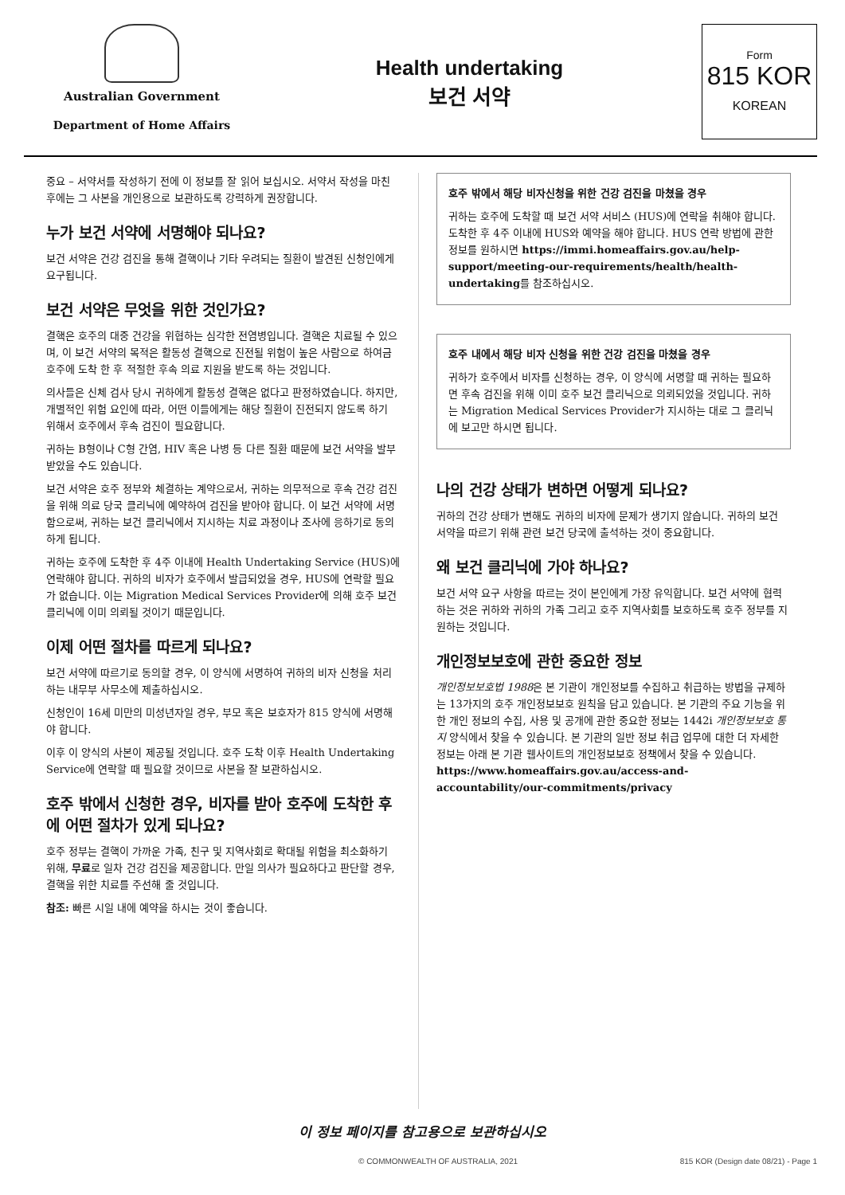Australian Government
Department of Home Affairs
Health undertaking
보건 서약
Form
815 KOR
KOREAN
중요 – 서약서를 작성하기 전에 이 정보를 잘 읽어 보십시오. 서약서 작성을 마친 후에는 그 사본을 개인용으로 보관하도록 강력하게 권장합니다.
누가 보건 서약에 서명해야 되나요?
보건 서약은 건강 검진을 통해 결핵이나 기타 우려되는 질환이 발견된 신청인에게 요구됩니다.
보건 서약은 무엇을 위한 것인가요?
결핵은 호주의 대중 건강을 위협하는 심각한 전염병입니다. 결핵은 치료될 수 있으며, 이 보건 서약의 목적은 활동성 결핵으로 진전될 위험이 높은 사람으로 하여금 호주에 도착 한 후 적절한 후속 의료 지원을 받도록 하는 것입니다.
의사들은 신체 검사 당시 귀하에게 활동성 결핵은 없다고 판정하였습니다. 하지만, 개별적인 위험 요인에 따라, 어떤 이들에게는 해당 질환이 진전되지 않도록 하기 위해서 호주에서 후속 검진이 필요합니다.
귀하는 B형이나 C형 간염, HIV 혹은 나병 등 다른 질환 때문에 보건 서약을 발부 받았을 수도 있습니다.
보건 서약은 호주 정부와 체결하는 계약으로서, 귀하는 의무적으로 후속 건강 검진을 위해 의료 당국 클리닉에 예약하여 검진을 받아야 합니다. 이 보건 서약에 서명함으로써, 귀하는 보건 클리닉에서 지시하는 치료 과정이나 조사에 응하기로 동의하게 됩니다.
귀하는 호주에 도착한 후 4주 이내에 Health Undertaking Service (HUS)에 연락해야 합니다. 귀하의 비자가 호주에서 발급되었을 경우, HUS에 연락할 필요가 없습니다. 이는 Migration Medical Services Provider에 의해 호주 보건 클리닉에 이미 의뢰될 것이기 때문입니다.
이제 어떤 절차를 따르게 되나요?
보건 서약에 따르기로 동의할 경우, 이 양식에 서명하여 귀하의 비자 신청을 처리하는 내무부 사무소에 제출하십시오.
신청인이 16세 미만의 미성년자일 경우, 부모 혹은 보호자가 815 양식에 서명해야 합니다.
이후 이 양식의 사본이 제공될 것입니다. 호주 도착 이후 Health Undertaking Service에 연락할 때 필요할 것이므로 사본을 잘 보관하십시오.
호주 밖에서 신청한 경우, 비자를 받아 호주에 도착한 후에 어떤 절차가 있게 되나요?
호주 정부는 결핵이 가까운 가족, 친구 및 지역사회로 확대될 위험을 최소화하기 위해, 무료로 일차 건강 검진을 제공합니다. 만일 의사가 필요하다고 판단할 경우, 결핵을 위한 치료를 주선해 줄 것입니다.
참조: 빠른 시일 내에 예약을 하시는 것이 좋습니다.
호주 밖에서 해당 비자신청을 위한 건강 검진을 마쳤을 경우
귀하는 호주에 도착할 때 보건 서약 서비스 (HUS)에 연락을 취해야 합니다. 도착한 후 4주 이내에 HUS와 예약을 해야 합니다. HUS 연락 방법에 관한 정보를 원하시면 https://immi.homeaffairs.gov.au/help-support/meeting-our-requirements/health/health-undertaking를 참조하십시오.
호주 내에서 해당 비자 신청을 위한 건강 검진을 마쳤을 경우
귀하가 호주에서 비자를 신청하는 경우, 이 양식에 서명할 때 귀하는 필요하면 후속 검진을 위해 이미 호주 보건 클리닉으로 의뢰되었을 것입니다. 귀하는 Migration Medical Services Provider가 지시하는 대로 그 클리닉에 보고만 하시면 됩니다.
나의 건강 상태가 변하면 어떻게 되나요?
귀하의 건강 상태가 변해도 귀하의 비자에 문제가 생기지 않습니다. 귀하의 보건 서약을 따르기 위해 관련 보건 당국에 출석하는 것이 중요합니다.
왜 보건 클리닉에 가야 하나요?
보건 서약 요구 사항을 따르는 것이 본인에게 가장 유익합니다. 보건 서약에 협력하는 것은 귀하와 귀하의 가족 그리고 호주 지역사회를 보호하도록 호주 정부를 지원하는 것입니다.
개인정보보호에 관한 중요한 정보
개인정보보호법 1988은 본 기관이 개인정보를 수집하고 취급하는 방법을 규제하는 13가지의 호주 개인정보보호 원칙을 담고 있습니다. 본 기관의 주요 기능을 위한 개인 정보의 수집, 사용 및 공개에 관한 중요한 정보는 1442i 개인정보보호 통지 양식에서 찾을 수 있습니다. 본 기관의 일반 정보 취급 업무에 대한 더 자세한 정보는 아래 본 기관 웹사이트의 개인정보보호 정책에서 찾을 수 있습니다.
https://www.homeaffairs.gov.au/access-and-accountability/our-commitments/privacy
이 정보 페이지를 참고용으로 보관하십시오
© COMMONWEALTH OF AUSTRALIA, 2021 815 KOR (Design date 08/21) - Page 1